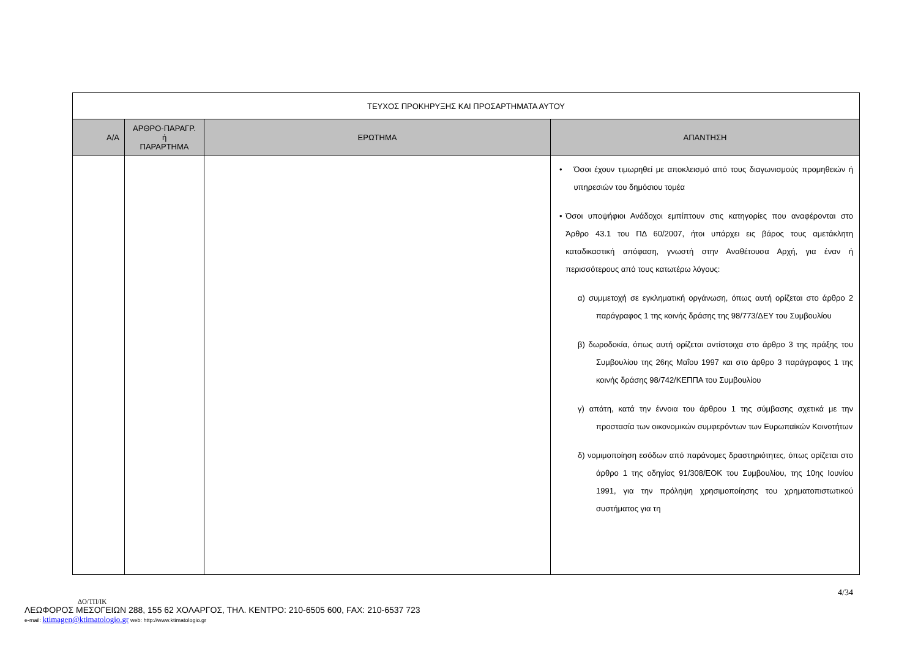| ΤΕΥΧΟΣ ΠΡΟΚΗΡΥΞΗΣ ΚΑΙ ΠΡΟΣΑΡΤΗΜΑΤΑ ΑΥΤΟΥ | | | |
| --- | --- | --- | --- |
| Α/Α | ΑΡΘΡΟ-ΠΑΡΑΓΡ. ή ΠΑΡΑΡΤΗΜΑ | ΕΡΩΤΗΜΑ | ΑΠΑΝΤΗΣΗ |
| | | | • Όσοι έχουν τιμωρηθεί με αποκλεισμό από τους διαγωνισμούς προμηθειών ή υπηρεσιών του δημόσιου τομέα • Όσοι υποψήφιοι Ανάδοχοι εμπίπτουν στις κατηγορίες που αναφέρονται στο Άρθρο 43.1 του ΠΔ 60/2007, ήτοι υπάρχει εις βάρος τους αμετάκλητη καταδικαστική απόφαση, γνωστή στην Αναθέτουσα Αρχή, για έναν ή περισσότερους από τους κατωτέρω λόγους: α) συμμετοχή σε εγκληματική οργάνωση, όπως αυτή ορίζεται στο άρθρο 2 παράγραφος 1 της κοινής δράσης της 98/773/ΔΕΥ του Συμβουλίου β) δωροδοκία, όπως αυτή ορίζεται αντίστοιχα στο άρθρο 3 της πράξης του Συμβουλίου της 26ης Μαΐου 1997 και στο άρθρο 3 παράγραφος 1 της κοινής δράσης 98/742/ΚΕΠΠΑ του Συμβουλίου γ) απάτη, κατά την έννοια του άρθρου 1 της σύμβασης σχετικά με την προστασία των οικονομικών συμφερόντων των Ευρωπαϊκών Κοινοτήτων δ) νομιμοποίηση εσόδων από παράνομες δραστηριότητες, όπως ορίζεται στο άρθρο 1 της οδηγίας 91/308/ΕΟΚ του Συμβουλίου, της 10ης Ιουνίου 1991, για την πρόληψη χρησιμοποίησης του χρηματοπιστωτικού συστήματος για τη |
4/34
ΔΟ/ΤΠ/ΙΚ
ΛΕΩΦΟΡΟΣ ΜΕΣΟΓΕΙΩΝ 288, 155 62 ΧΟΛΑΡΓΟΣ, ΤΗΛ. ΚΕΝΤΡΟ: 210-6505 600, FAX: 210-6537 723
e-mail: ktimagen@ktimatologio.gr web: http://www.ktimatologio.gr